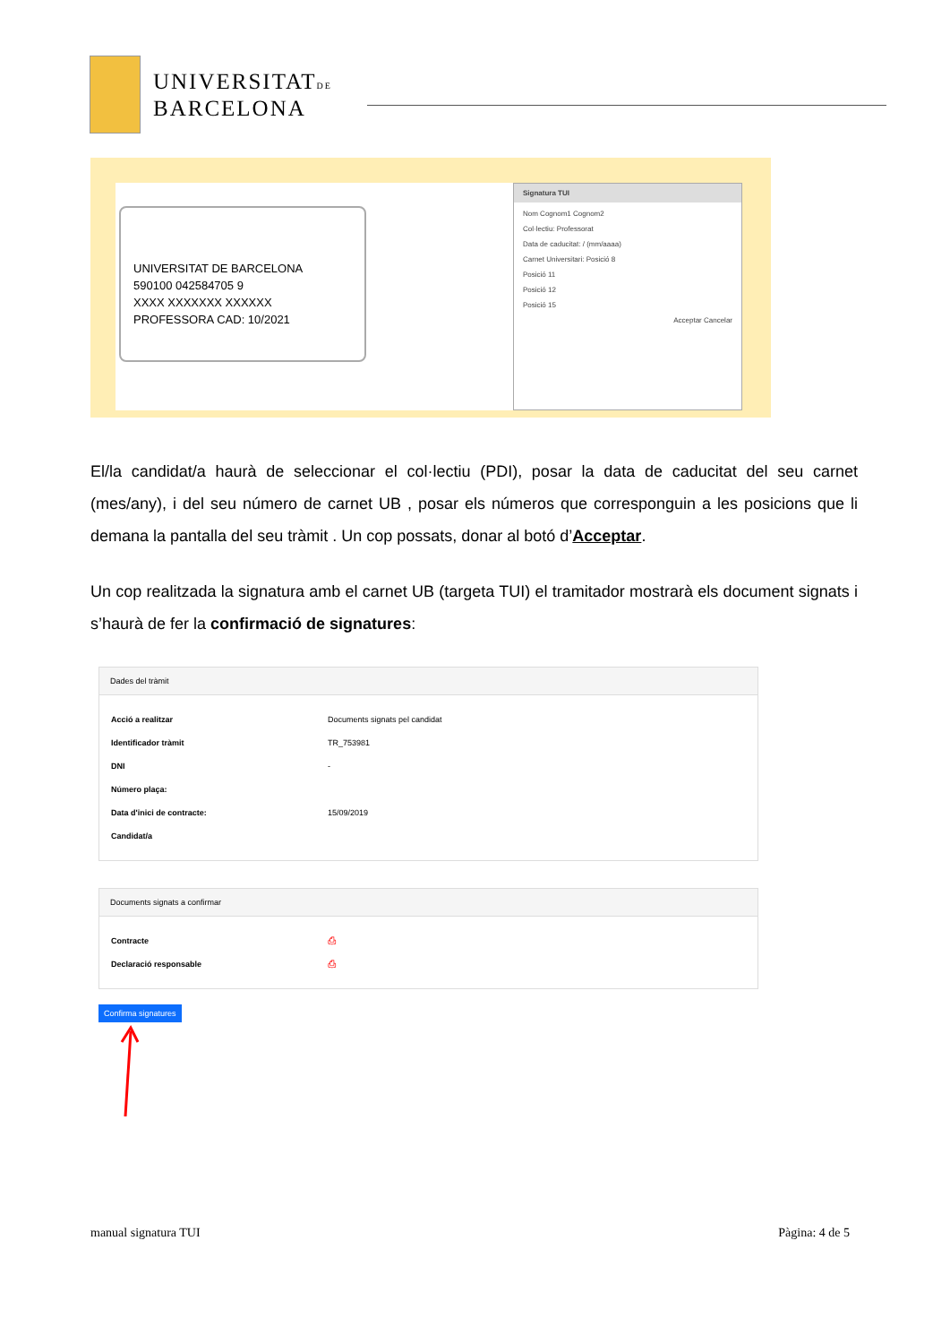UNIVERSITATDE
BARCELONA
UNIVERSITAT DE BARCELONA
590100 042584705 9
XXXX XXXXXXX XXXXXX
PROFESSORA CAD: 10/2021
Signatura TUI
Nom Cognom1 Cognom2
Col·lectiu: Professorat
Data de caducitat: / (mm/aaaa)
Carnet Universitari: Posició 8
Posició 11
Posició 12
Posició 15
Acceptar Cancelar
El/la candidat/a haurà de seleccionar el col·lectiu (PDI), posar la data de caducitat del seu carnet (mes/any), i del seu número de carnet UB , posar els números que corresponguin a les posicions que li demana la pantalla del seu tràmit . Un cop possats, donar al botó d’Acceptar.
Un cop realitzada la signatura amb el carnet UB (targeta TUI) el tramitador mostrarà els document signats i s’haurà de fer la confirmació de signatures:
Dades del tràmit
| Acció a realitzar | Documents signats pel candidat |
| Identificador tràmit | TR_753981 |
| DNI | - |
| Número plaça: | |
| Data d'inici de contracte: | 15/09/2019 |
| Candidat/a | |
Documents signats a confirmar
| Contracte | ⎙ |
| Declaració responsable | ⎙ |
Confirma signatures
manual signatura TUI Pàgina: 4 de 5